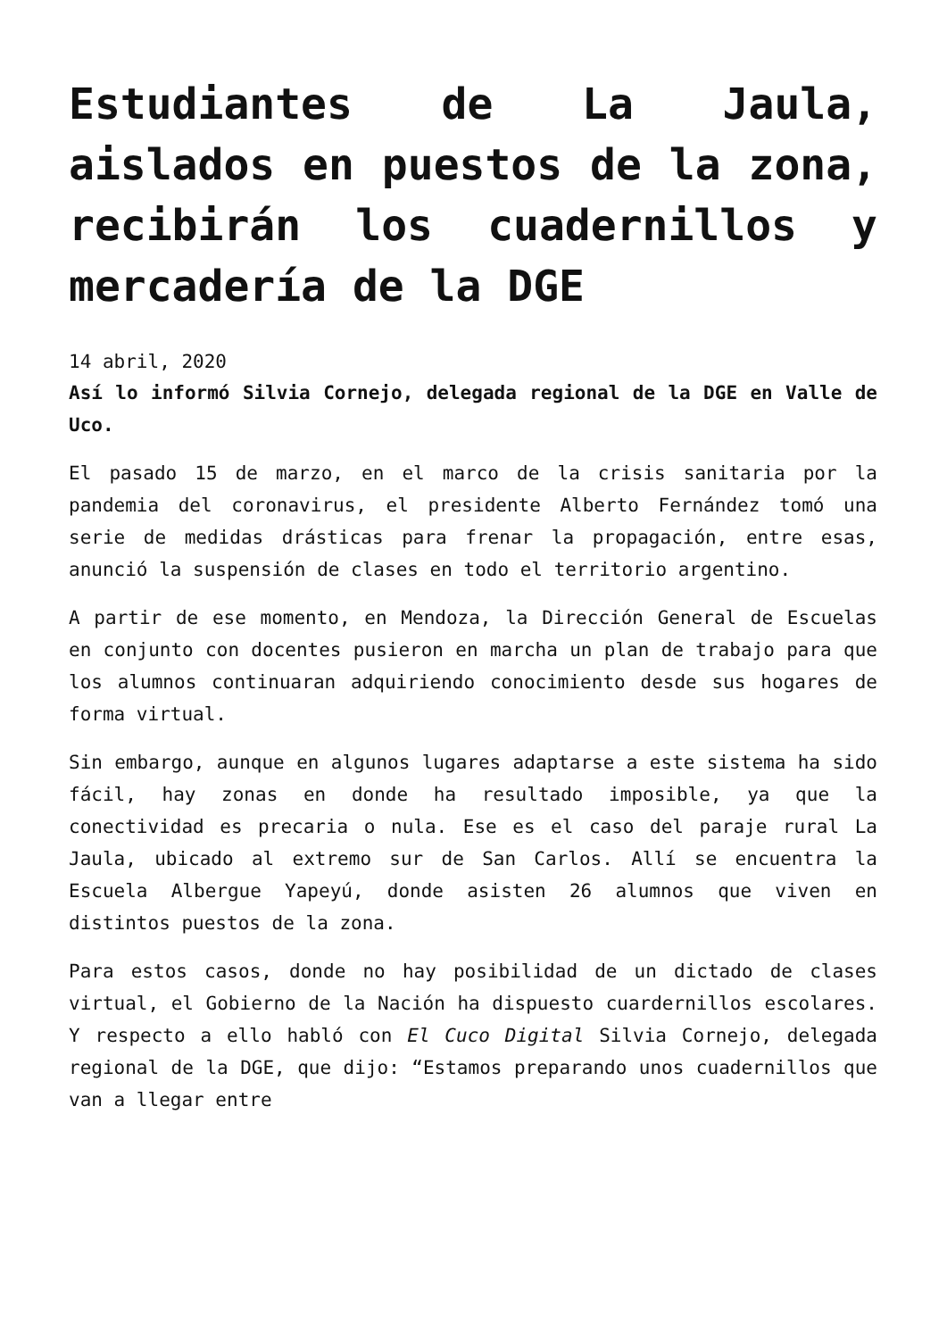Estudiantes de La Jaula, aislados en puestos de la zona, recibirán los cuadernillos y mercadería de la DGE
14 abril, 2020
Así lo informó Silvia Cornejo, delegada regional de la DGE en Valle de Uco.
El pasado 15 de marzo, en el marco de la crisis sanitaria por la pandemia del coronavirus, el presidente Alberto Fernández tomó una serie de medidas drásticas para frenar la propagación, entre esas, anunció la suspensión de clases en todo el territorio argentino.
A partir de ese momento, en Mendoza, la Dirección General de Escuelas en conjunto con docentes pusieron en marcha un plan de trabajo para que los alumnos continuaran adquiriendo conocimiento desde sus hogares de forma virtual.
Sin embargo, aunque en algunos lugares adaptarse a este sistema ha sido fácil, hay zonas en donde ha resultado imposible, ya que la conectividad es precaria o nula. Ese es el caso del paraje rural La Jaula, ubicado al extremo sur de San Carlos. Allí se encuentra la Escuela Albergue Yapeyú, donde asisten 26 alumnos que viven en distintos puestos de la zona.
Para estos casos, donde no hay posibilidad de un dictado de clases virtual, el Gobierno de la Nación ha dispuesto cuardernillos escolares. Y respecto a ello habló con El Cuco Digital Silvia Cornejo, delegada regional de la DGE, que dijo: “Estamos preparando unos cuadernillos que van a llegar entre